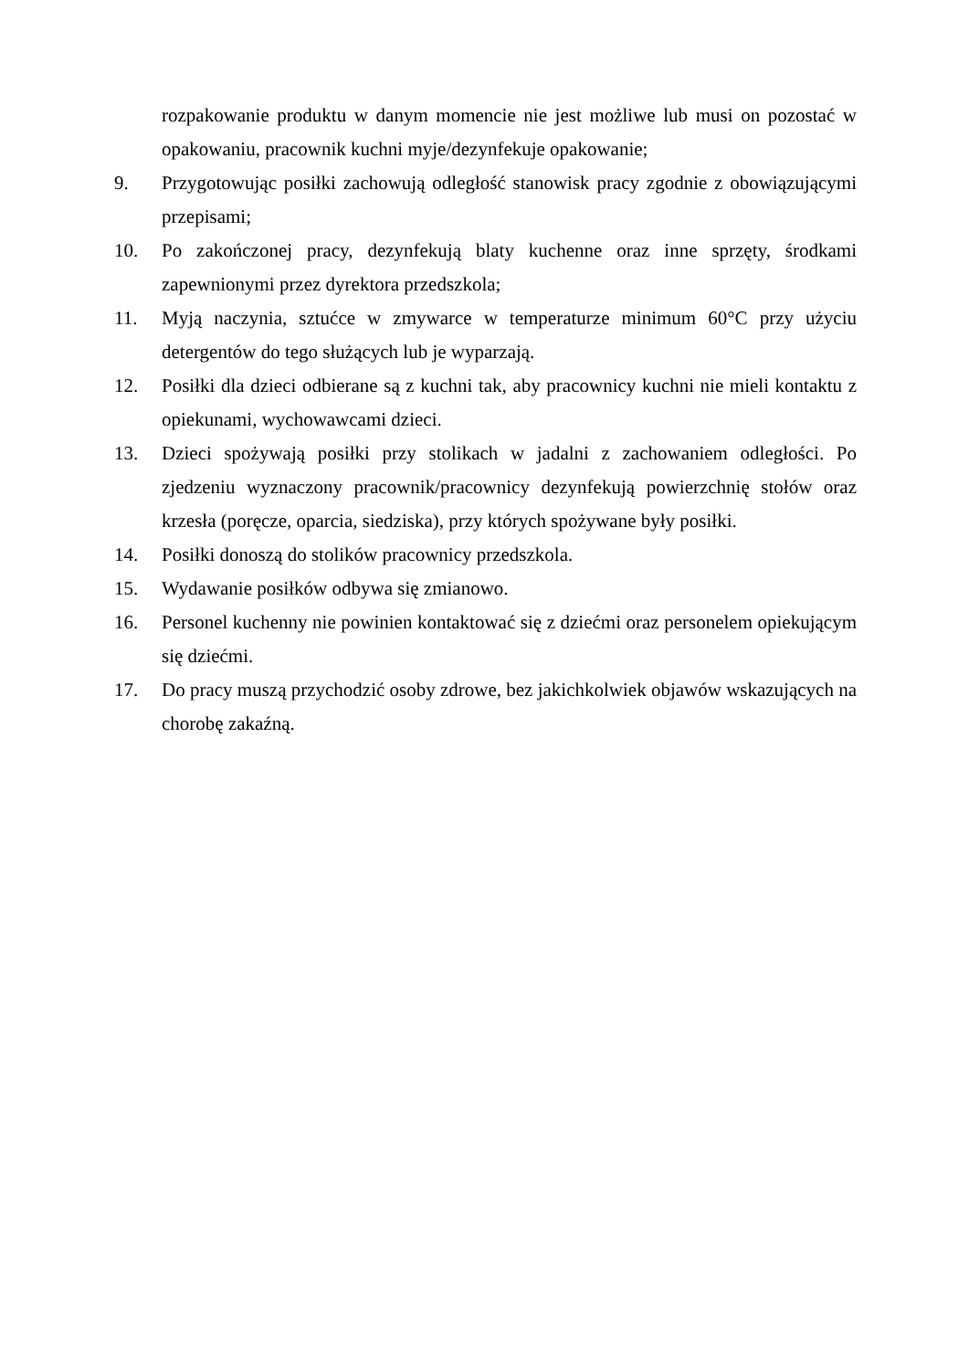rozpakowanie produktu w danym momencie nie jest możliwe lub musi on pozostać w opakowaniu, pracownik kuchni myje/dezynfekuje opakowanie;
9. Przygotowując posiłki zachowują odległość stanowisk pracy zgodnie z obowiązującymi przepisami;
10. Po zakończonej pracy, dezynfekują blaty kuchenne oraz inne sprzęty, środkami zapewnionymi przez dyrektora przedszkola;
11. Myją naczynia, sztućce w zmywarce w temperaturze minimum 60°C przy użyciu detergentów do tego służących lub je wyparzają.
12. Posiłki dla dzieci odbierane są z kuchni tak, aby pracownicy kuchni nie mieli kontaktu z opiekunami, wychowawcami dzieci.
13. Dzieci spożywają posiłki przy stolikach w jadalni z zachowaniem odległości. Po zjedzeniu wyznaczony pracownik/pracownicy dezynfekują powierzchnię stołów oraz krzesła (poręcze, oparcia, siedziska), przy których spożywane były posiłki.
14. Posiłki donoszą do stolików pracownicy przedszkola.
15. Wydawanie posiłków odbywa się zmianowo.
16. Personel kuchenny nie powinien kontaktować się z dziećmi oraz personelem opiekującym się dziećmi.
17. Do pracy muszą przychodzić osoby zdrowe, bez jakichkolwiek objawów wskazujących na chorobę zakaźną.